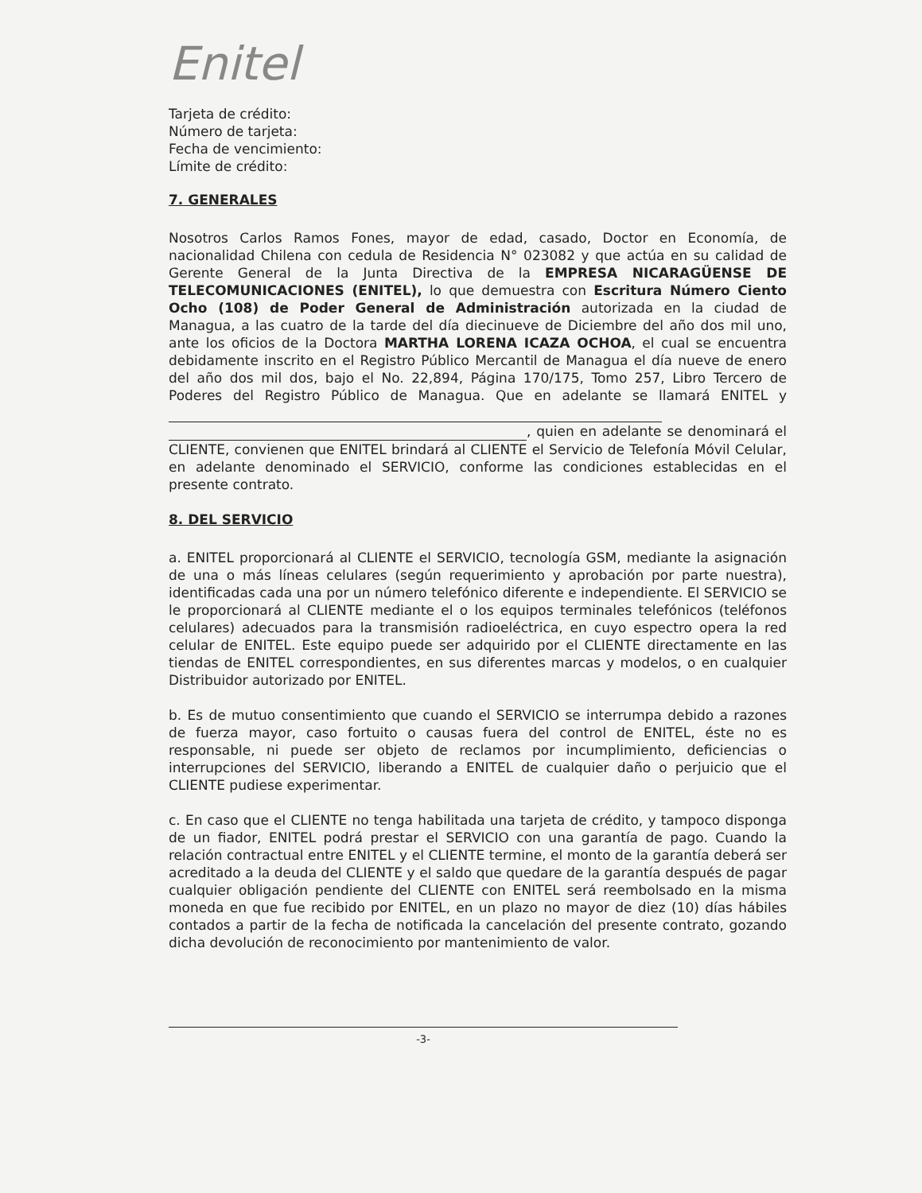Enitel
Tarjeta de crédito:
Número de tarjeta:
Fecha de vencimiento:
Límite de crédito:
7. GENERALES
Nosotros Carlos Ramos Fones, mayor de edad, casado, Doctor en Economía, de nacionalidad Chilena con cedula de Residencia N° 023082 y que actúa en su calidad de Gerente General de la Junta Directiva de la EMPRESA NICARAGÜENSE DE TELECOMUNICACIONES (ENITEL), lo que demuestra con Escritura Número Ciento Ocho (108) de Poder General de Administración autorizada en la ciudad de Managua, a las cuatro de la tarde del día diecinueve de Diciembre del año dos mil uno, ante los oficios de la Doctora MARTHA LORENA ICAZA OCHOA, el cual se encuentra debidamente inscrito en el Registro Público Mercantil de Managua el día nueve de enero del año dos mil dos, bajo el No. 22,894, Página 170/175, Tomo 257, Libro Tercero de Poderes del Registro Público de Managua. Que en adelante se llamará ENITEL y , quien en adelante se denominará el CLIENTE, convienen que ENITEL brindará al CLIENTE el Servicio de Telefonía Móvil Celular, en adelante denominado el SERVICIO, conforme las condiciones establecidas en el presente contrato.
8. DEL SERVICIO
a. ENITEL proporcionará al CLIENTE el SERVICIO, tecnología GSM, mediante la asignación de una o más líneas celulares (según requerimiento y aprobación por parte nuestra), identificadas cada una por un número telefónico diferente e independiente. El SERVICIO se le proporcionará al CLIENTE mediante el o los equipos terminales telefónicos (teléfonos celulares) adecuados para la transmisión radioeléctrica, en cuyo espectro opera la red celular de ENITEL. Este equipo puede ser adquirido por el CLIENTE directamente en las tiendas de ENITEL correspondientes, en sus diferentes marcas y modelos, o en cualquier Distribuidor autorizado por ENITEL.
b. Es de mutuo consentimiento que cuando el SERVICIO se interrumpa debido a razones de fuerza mayor, caso fortuito o causas fuera del control de ENITEL, éste no es responsable, ni puede ser objeto de reclamos por incumplimiento, deficiencias o interrupciones del SERVICIO, liberando a ENITEL de cualquier daño o perjuicio que el CLIENTE pudiese experimentar.
c. En caso que el CLIENTE no tenga habilitada una tarjeta de crédito, y tampoco disponga de un fiador, ENITEL podrá prestar el SERVICIO con una garantía de pago. Cuando la relación contractual entre ENITEL y el CLIENTE termine, el monto de la garantía deberá ser acreditado a la deuda del CLIENTE y el saldo que quedare de la garantía después de pagar cualquier obligación pendiente del CLIENTE con ENITEL será reembolsado en la misma moneda en que fue recibido por ENITEL, en un plazo no mayor de diez (10) días hábiles contados a partir de la fecha de notificada la cancelación del presente contrato, gozando dicha devolución de reconocimiento por mantenimiento de valor.
-3-